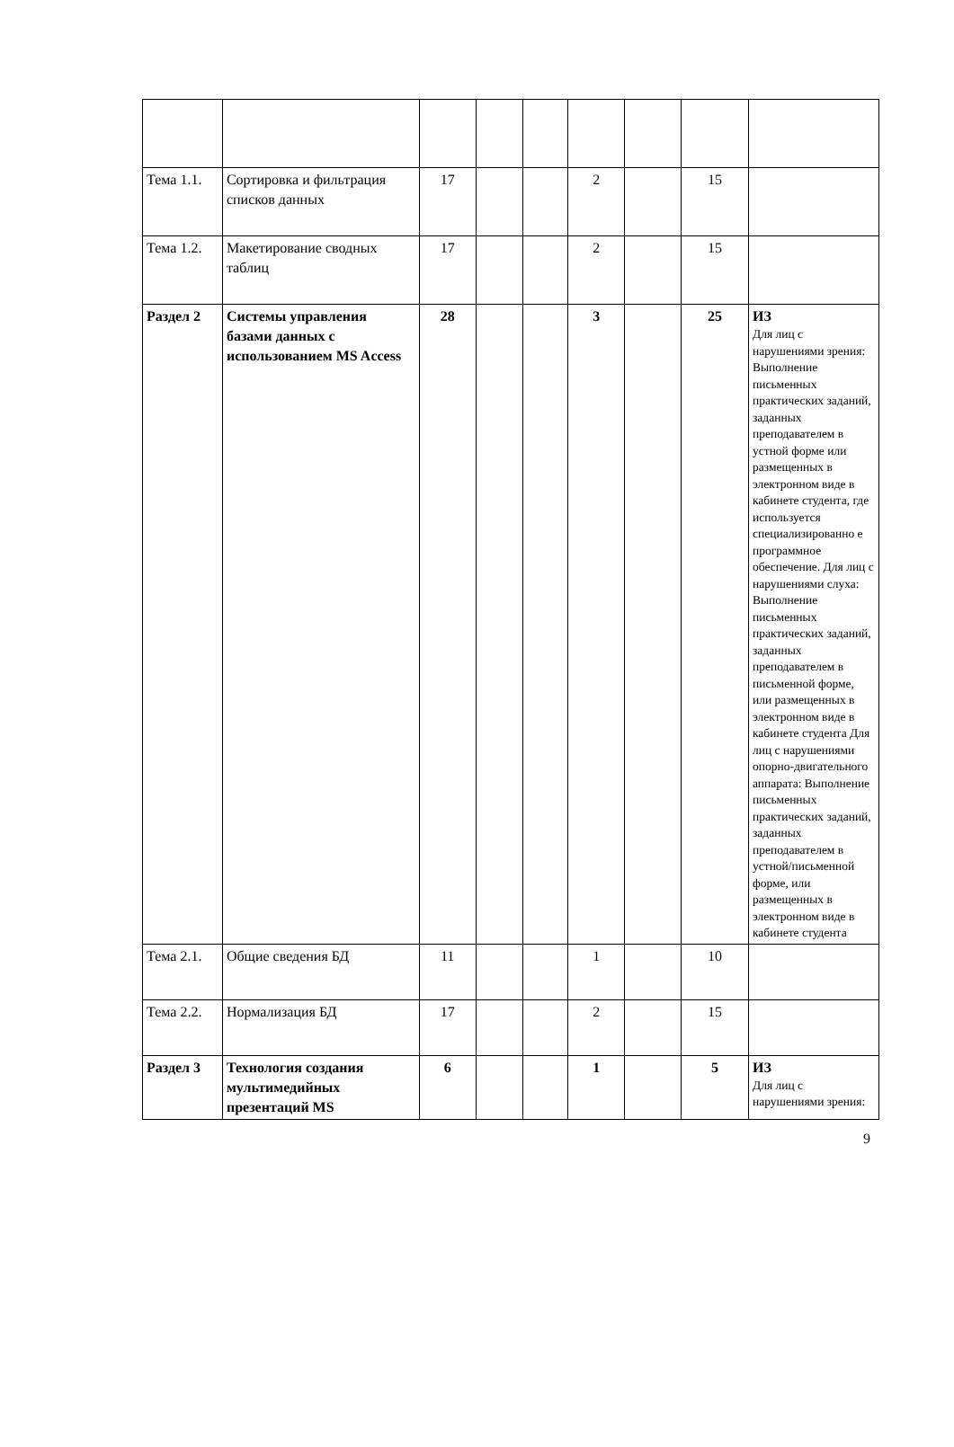| Тема 1.1. | Сортировка и фильтрация списков данных | 17 | | | 2 | | 15 | |
| Тема 1.2. | Макетирование сводных таблиц | 17 | | | 2 | | 15 | |
| Раздел 2 | Системы управления базами данных с использованием MS Access | 28 | | | 3 | | 25 | ИЗ Для лиц с нарушениями зрения: Выполнение письменных практических заданий, заданных преподавателем в устной форме или размещенных в электронном виде в кабинете студента, где используется специализированно е программное обеспечение. Для лиц с нарушениями слуха: Выполнение письменных практических заданий, заданных преподавателем в письменной форме, или размещенных в электронном виде в кабинете студента Для лиц с нарушениями опорно-двигательного аппарата: Выполнение письменных практических заданий, заданных преподавателем в устной/письменной форме, или размещенных в электронном виде в кабинете студента |
| Тема 2.1. | Общие сведения БД | 11 | | | 1 | | 10 | |
| Тема 2.2. | Нормализация БД | 17 | | | 2 | | 15 | |
| Раздел 3 | Технология создания мультимедийных презентаций MS | 6 | | | 1 | | 5 | ИЗ Для лиц с нарушениями зрения: |
9